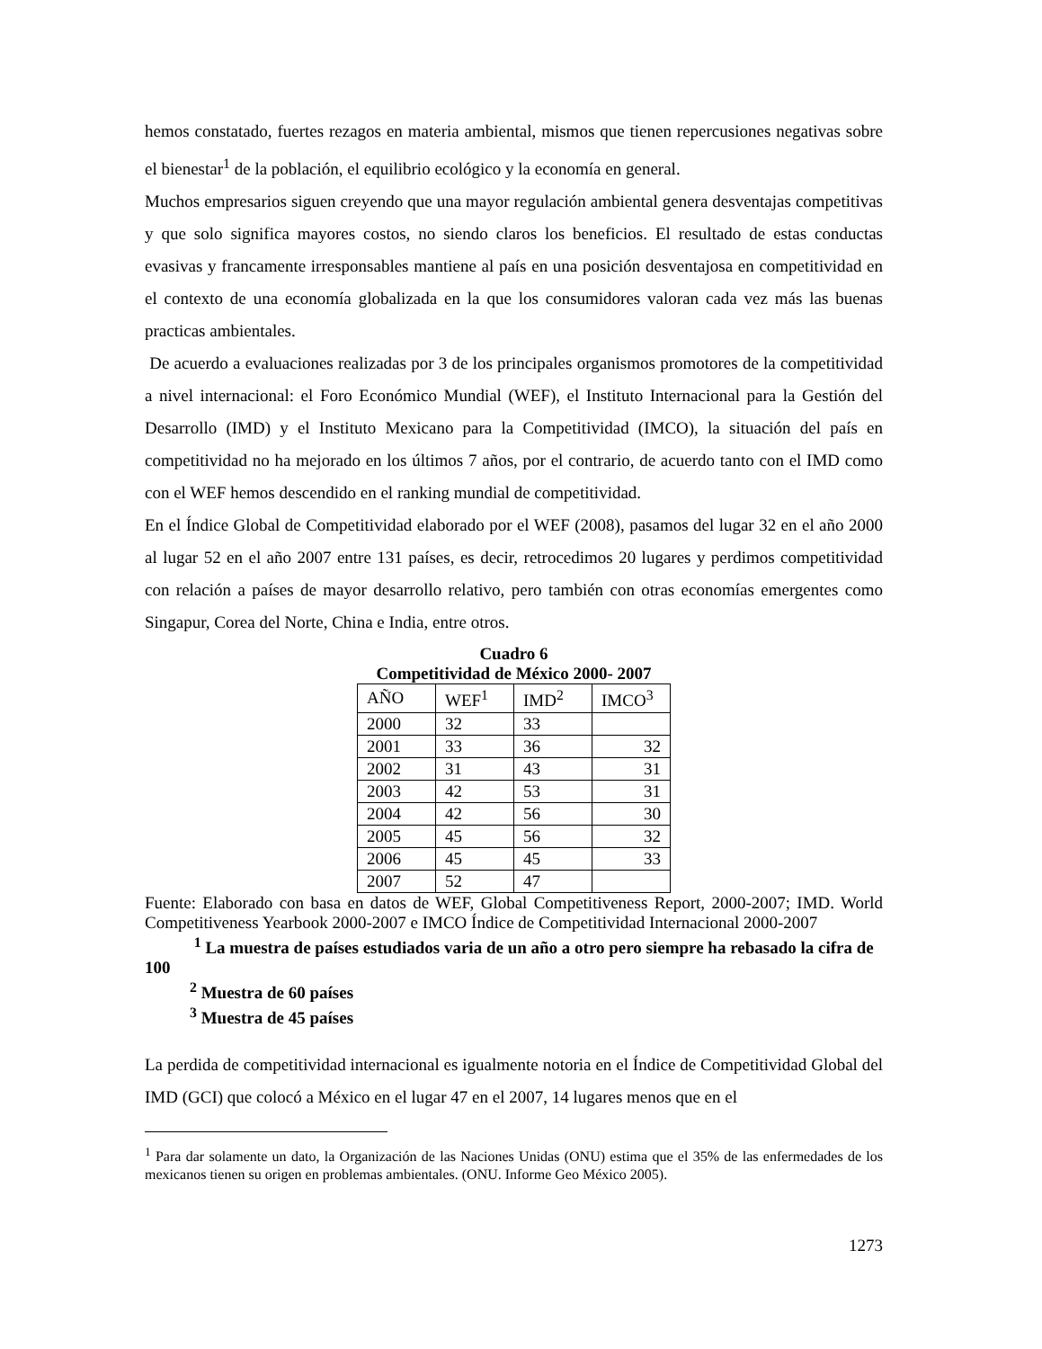hemos constatado, fuertes rezagos en materia ambiental, mismos que tienen repercusiones negativas sobre el bienestar<sup>1</sup> de la población, el equilibrio ecológico y la economía en general.
Muchos empresarios siguen creyendo que una mayor regulación ambiental genera desventajas competitivas y que solo significa mayores costos, no siendo claros los beneficios. El resultado de estas conductas evasivas y francamente irresponsables mantiene al país en una posición desventajosa en competitividad en el contexto de una economía globalizada en la que los consumidores valoran cada vez más las buenas practicas ambientales.
De acuerdo a evaluaciones realizadas por 3 de los principales organismos promotores de la competitividad a nivel internacional: el Foro Económico Mundial (WEF), el Instituto Internacional para la Gestión del Desarrollo (IMD) y el Instituto Mexicano para la Competitividad (IMCO), la situación del país en competitividad no ha mejorado en los últimos 7 años, por el contrario, de acuerdo tanto con el IMD como con el WEF hemos descendido en el ranking mundial de competitividad.
En el Índice Global de Competitividad elaborado por el WEF (2008), pasamos del lugar 32 en el año 2000 al lugar 52 en el año 2007 entre 131 países, es decir, retrocedimos 20 lugares y perdimos competitividad con relación a países de mayor desarrollo relativo, pero también con otras economías emergentes como Singapur, Corea del Norte, China e India, entre otros.
Cuadro 6
Competitividad de México 2000- 2007
| AÑO | WEF<sup>1</sup> | IMD<sup>2</sup> | IMCO<sup>3</sup> |
| 2000 | 32 | 33 | |
| 2001 | 33 | 36 | 32 |
| 2002 | 31 | 43 | 31 |
| 2003 | 42 | 53 | 31 |
| 2004 | 42 | 56 | 30 |
| 2005 | 45 | 56 | 32 |
| 2006 | 45 | 45 | 33 |
| 2007 | 52 | 47 | |
Fuente: Elaborado con basa en datos de WEF, Global Competitiveness Report, 2000-2007; IMD. World Competitiveness Yearbook 2000-2007 e IMCO Índice de Competitividad Internacional 2000-2007
<sup>1</sup> La muestra de países estudiados varia de un año a otro pero siempre ha rebasado la cifra de 100
<sup>2</sup> Muestra de 60 países
<sup>3</sup> Muestra de 45 países
La perdida de competitividad internacional es igualmente notoria en el Índice de Competitividad Global del IMD (GCI) que colocó a México en el lugar 47 en el 2007, 14 lugares menos que en el
<sup>1</sup> Para dar solamente un dato, la Organización de las Naciones Unidas (ONU) estima que el 35% de las enfermedades de los mexicanos tienen su origen en problemas ambientales. (ONU. Informe Geo México 2005).
1273